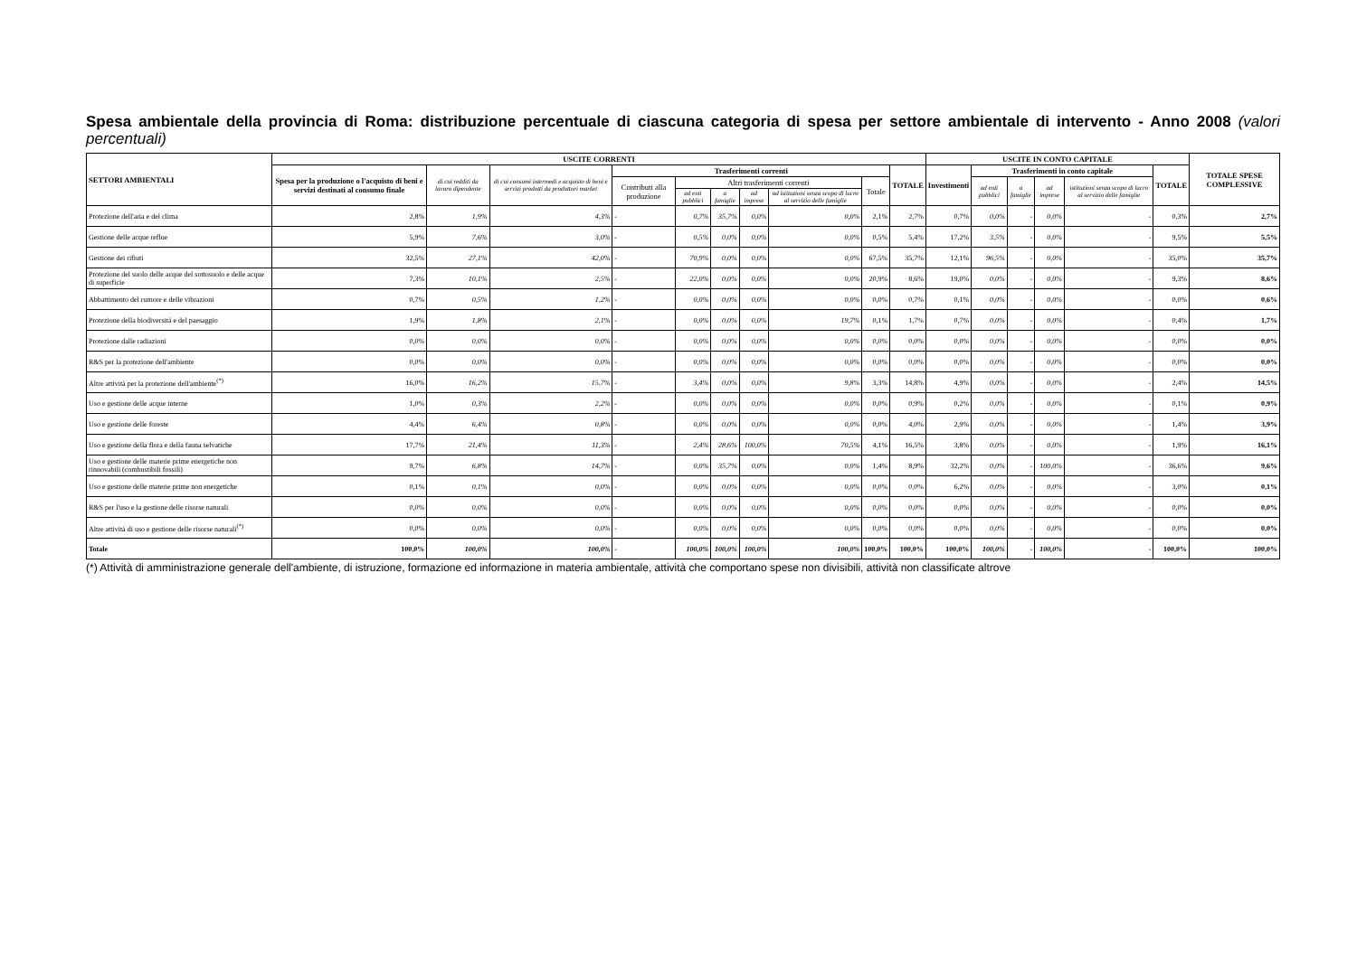Spesa ambientale della provincia di Roma: distribuzione percentuale di ciascuna categoria di spesa per settore ambientale di intervento - Anno 2008 (valori percentuali)
| SETTORI AMBIENTALI | USCITE CORRENTI | | | | | | | | | | USCITE IN CONTO CAPITALE | | | | | | TOTALE SPESE COMPLESSIVE |
| --- | --- | --- | --- | --- | --- | --- | --- | --- | --- | --- | --- | --- | --- | --- | --- | --- | --- |
| | Spesa per la produzione o l'acquisto di beni e servizi destinati al consumo finale | di cui redditi da lavoro dipendente | di cui consumi intermedi e acquisto di beni e servizi prodotti da produttori market | Trasferimenti correnti | | | | | | TOTALE | Investimenti | Trasferimenti in conto capitale | | | | TOTALE | |
| | | | | Contributi alla produzione | Altri trasferimenti correnti | | | | Totale | | | ad enti pubblici | a famiglie | ad imprese | istituzioni senza scopo di lucro al servizio delle famiglie | | |
| | | | | | ad enti pubblici | a famiglie | ad imprese | ad istituzioni senza scopo di lucro al servizio delle famiglie | | | | | | | | | |
| Protezione dell'aria e del clima | 2,8% | 1,9% | 4,3% | - | 0,7% | 35,7% | 0,0% | 0,0% | 2,1% | 2,7% | 0,7% | 0,0% | - | 0,0% | - | 0,3% | 2,7% |
| Gestione delle acque reflue | 5,9% | 7,6% | 3,0% | - | 0,5% | 0,0% | 0,0% | 0,0% | 0,5% | 5,4% | 17,2% | 3,5% | - | 0,0% | - | 9,5% | 5,5% |
| Gestione dei rifiuti | 32,5% | 27,1% | 42,0% | - | 70,9% | 0,0% | 0,0% | 0,0% | 67,5% | 35,7% | 12,1% | 96,5% | - | 0,0% | - | 35,0% | 35,7% |
| Protezione del suolo delle acque del sottosuolo e delle acque di superficie | 7,3% | 10,1% | 2,5% | - | 22,0% | 0,0% | 0,0% | 0,0% | 20,9% | 8,6% | 19,0% | 0,0% | - | 0,0% | - | 9,3% | 8,6% |
| Abbattimento del rumore e delle vibrazioni | 0,7% | 0,5% | 1,2% | - | 0,0% | 0,0% | 0,0% | 0,0% | 0,0% | 0,7% | 0,1% | 0,0% | - | 0,0% | - | 0,0% | 0,6% |
| Protezione della biodiversità e del paesaggio | 1,9% | 1,8% | 2,1% | - | 0,0% | 0,0% | 0,0% | 19,7% | 0,1% | 1,7% | 0,7% | 0,0% | - | 0,0% | - | 0,4% | 1,7% |
| Protezione dalle radiazioni | 0,0% | 0,0% | 0,0% | - | 0,0% | 0,0% | 0,0% | 0,0% | 0,0% | 0,0% | 0,0% | 0,0% | - | 0,0% | - | 0,0% | 0,0% |
| R&S per la protezione dell'ambiente | 0,0% | 0,0% | 0,0% | - | 0,0% | 0,0% | 0,0% | 0,0% | 0,0% | 0,0% | 0,0% | 0,0% | - | 0,0% | - | 0,0% | 0,0% |
| Altre attività per la protezione dell'ambiente<sup>(*)</sup> | 16,0% | 16,2% | 15,7% | - | 3,4% | 0,0% | 0,0% | 9,8% | 3,3% | 14,8% | 4,9% | 0,0% | - | 0,0% | - | 2,4% | 14,5% |
| Uso e gestione delle acque interne | 1,0% | 0,3% | 2,2% | - | 0,0% | 0,0% | 0,0% | 0,0% | 0,0% | 0,9% | 0,2% | 0,0% | - | 0,0% | - | 0,1% | 0,9% |
| Uso e gestione delle foreste | 4,4% | 6,4% | 0,8% | - | 0,0% | 0,0% | 0,0% | 0,0% | 0,0% | 4,0% | 2,9% | 0,0% | - | 0,0% | - | 1,4% | 3,9% |
| Uso e gestione della flora e della fauna selvatiche | 17,7% | 21,4% | 11,3% | - | 2,4% | 28,6% | 100,0% | 70,5% | 4,1% | 16,5% | 3,8% | 0,0% | - | 0,0% | - | 1,9% | 16,1% |
| Uso e gestione delle materie prime energetiche non rinnovabili (combustibili fossili) | 9,7% | 6,8% | 14,7% | - | 0,0% | 35,7% | 0,0% | 0,0% | 1,4% | 8,9% | 32,2% | 0,0% | - | 100,0% | - | 36,6% | 9,6% |
| Uso e gestione delle materie prime non energetiche | 0,1% | 0,1% | 0,0% | - | 0,0% | 0,0% | 0,0% | 0,0% | 0,0% | 0,0% | 6,2% | 0,0% | - | 0,0% | - | 3,0% | 0,1% |
| R&S per l'uso e la gestione delle risorse naturali | 0,0% | 0,0% | 0,0% | - | 0,0% | 0,0% | 0,0% | 0,0% | 0,0% | 0,0% | 0,0% | 0,0% | - | 0,0% | - | 0,0% | 0,0% |
| Altre attività di uso e gestione delle risorse naturali<sup>(*)</sup> | 0,0% | 0,0% | 0,0% | - | 0,0% | 0,0% | 0,0% | 0,0% | 0,0% | 0,0% | 0,0% | 0,0% | - | 0,0% | - | 0,0% | 0,0% |
| Totale | 100,0% | 100,0% | 100,0% | - | 100,0% | 100,0% | 100,0% | 100,0% | 100,0% | 100,0% | 100,0% | 100,0% | - | 100,0% | - | 100,0% | 100,0% |
(*) Attività di amministrazione generale dell'ambiente, di istruzione, formazione ed informazione in materia ambientale, attività che comportano spese non divisibili, attività non classificate altrove